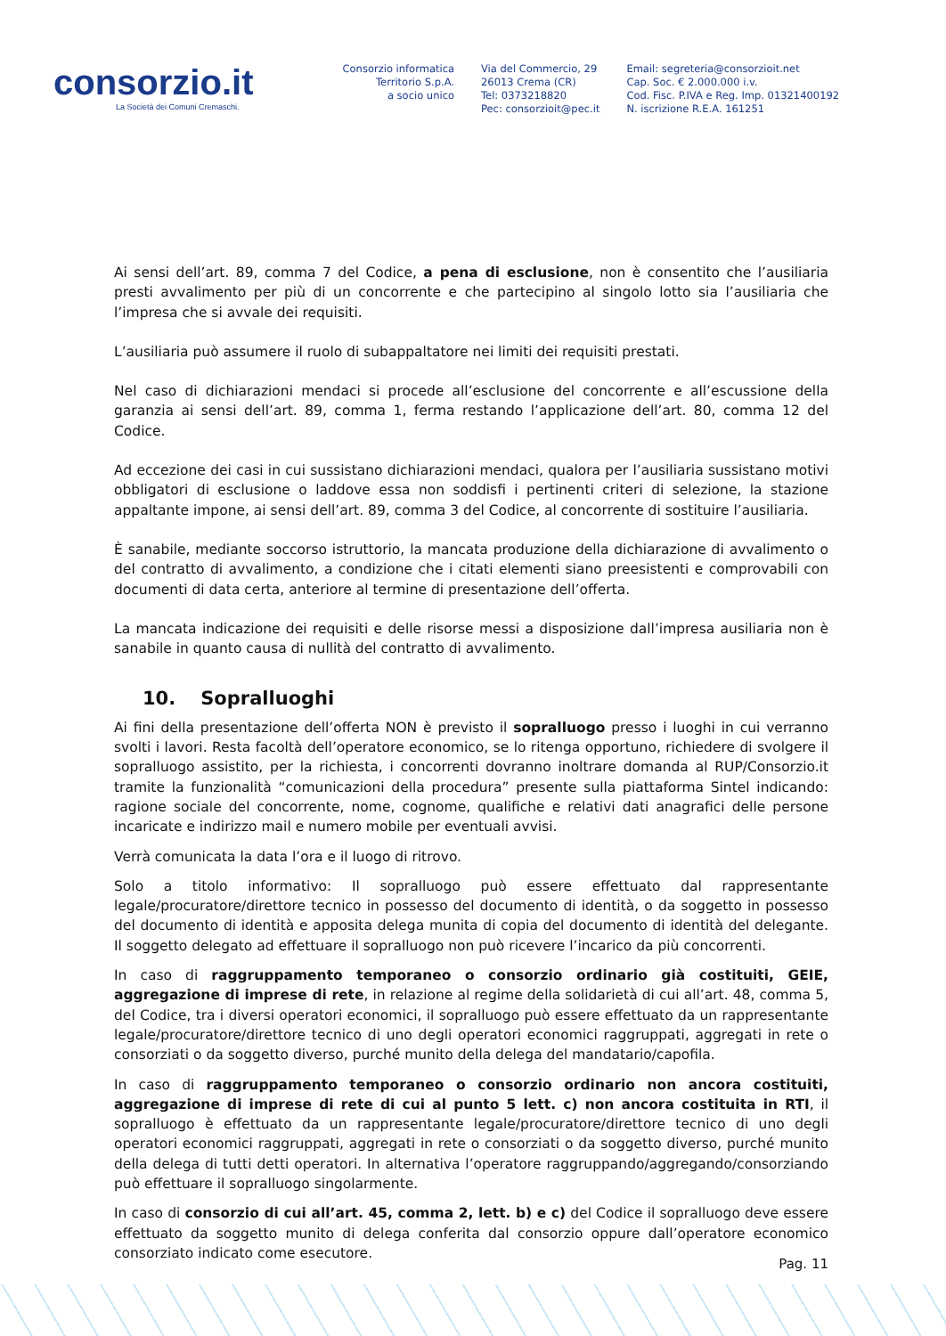consorzio.it
La Società dei Comuni Cremaschi.
Consorzio informatica
Territorio S.p.A.
a socio unico
Via del Commercio, 29
26013 Crema (CR)
Tel: 0373218820
Pec: consorzioit@pec.it
Email: segreteria@consorzioit.net
Cap. Soc. € 2.000.000 i.v.
Cod. Fisc. P.IVA e Reg. Imp. 01321400192
N. iscrizione R.E.A. 161251
Ai sensi dell’art. 89, comma 7 del Codice, a pena di esclusione, non è consentito che l’ausiliaria presti avvalimento per più di un concorrente e che partecipino al singolo lotto sia l’ausiliaria che l’impresa che si avvale dei requisiti.
L’ausiliaria può assumere il ruolo di subappaltatore nei limiti dei requisiti prestati.
Nel caso di dichiarazioni mendaci si procede all’esclusione del concorrente e all’escussione della garanzia ai sensi dell’art. 89, comma 1, ferma restando l’applicazione dell’art. 80, comma 12 del Codice.
Ad eccezione dei casi in cui sussistano dichiarazioni mendaci, qualora per l’ausiliaria sussistano motivi obbligatori di esclusione o laddove essa non soddisfi i pertinenti criteri di selezione, la stazione appaltante impone, ai sensi dell’art. 89, comma 3 del Codice, al concorrente di sostituire l’ausiliaria.
È sanabile, mediante soccorso istruttorio, la mancata produzione della dichiarazione di avvalimento o del contratto di avvalimento, a condizione che i citati elementi siano preesistenti e comprovabili con documenti di data certa, anteriore al termine di presentazione dell’offerta.
La mancata indicazione dei requisiti e delle risorse messi a disposizione dall’impresa ausiliaria non è sanabile in quanto causa di nullità del contratto di avvalimento.
10. Sopralluoghi
Ai fini della presentazione dell’offerta NON è previsto il sopralluogo presso i luoghi in cui verranno svolti i lavori. Resta facoltà dell’operatore economico, se lo ritenga opportuno, richiedere di svolgere il sopralluogo assistito, per la richiesta, i concorrenti dovranno inoltrare domanda al RUP/Consorzio.it tramite la funzionalità “comunicazioni della procedura” presente sulla piattaforma Sintel indicando: ragione sociale del concorrente, nome, cognome, qualifiche e relativi dati anagrafici delle persone incaricate e indirizzo mail e numero mobile per eventuali avvisi.
Verrà comunicata la data l’ora e il luogo di ritrovo.
Solo a titolo informativo: Il sopralluogo può essere effettuato dal rappresentante legale/procuratore/direttore tecnico in possesso del documento di identità, o da soggetto in possesso del documento di identità e apposita delega munita di copia del documento di identità del delegante. Il soggetto delegato ad effettuare il sopralluogo non può ricevere l’incarico da più concorrenti.
In caso di raggruppamento temporaneo o consorzio ordinario già costituiti, GEIE, aggregazione di imprese di rete, in relazione al regime della solidarietà di cui all’art. 48, comma 5, del Codice, tra i diversi operatori economici, il sopralluogo può essere effettuato da un rappresentante legale/procuratore/direttore tecnico di uno degli operatori economici raggruppati, aggregati in rete o consorziati o da soggetto diverso, purché munito della delega del mandatario/capofila.
In caso di raggruppamento temporaneo o consorzio ordinario non ancora costituiti, aggregazione di imprese di rete di cui al punto 5 lett. c) non ancora costituita in RTI, il sopralluogo è effettuato da un rappresentante legale/procuratore/direttore tecnico di uno degli operatori economici raggruppati, aggregati in rete o consorziati o da soggetto diverso, purché munito della delega di tutti detti operatori. In alternativa l’operatore raggruppando/aggregando/consorziando può effettuare il sopralluogo singolarmente.
In caso di consorzio di cui all’art. 45, comma 2, lett. b) e c) del Codice il sopralluogo deve essere effettuato da soggetto munito di delega conferita dal consorzio oppure dall’operatore economico consorziato indicato come esecutore.
Pag. 11